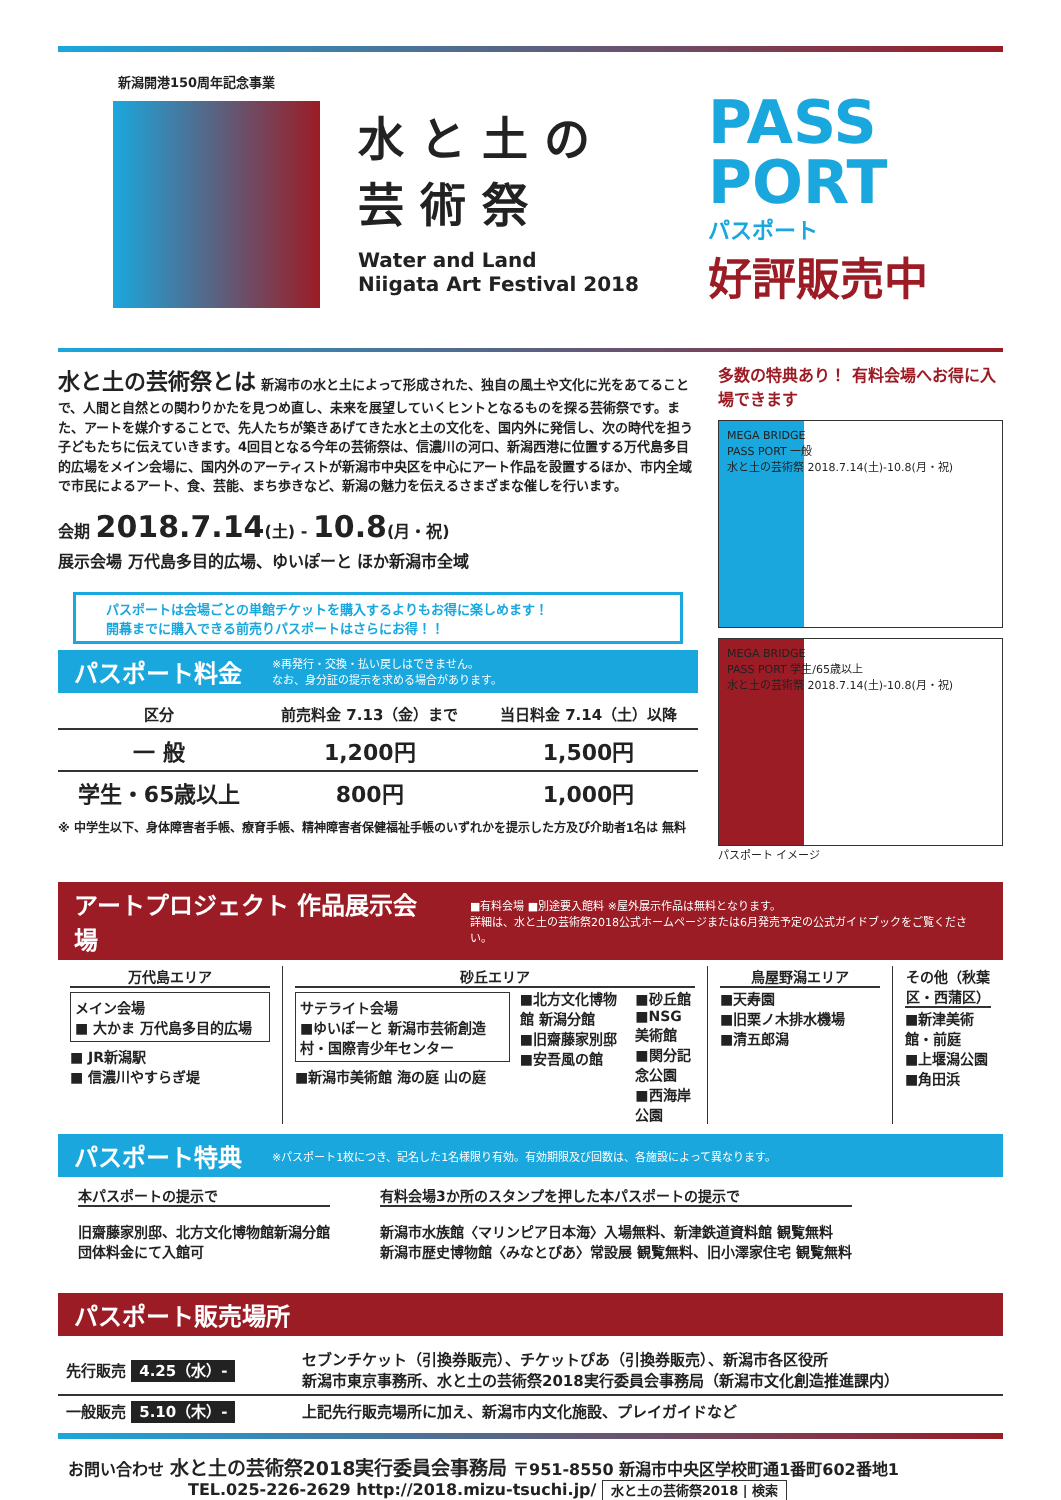新潟開港150周年記念事業
水と土の
芸術祭
Water and Land
Niigata Art Festival 2018
PASS
PORT
パスポート
好評販売中
水と土の芸術祭とは 新潟市の水と土によって形成された、独自の風土や文化に光をあてることで、人間と自然との関わりかたを見つめ直し、未来を展望していくヒントとなるものを探る芸術祭です。また、アートを媒介することで、先人たちが築きあげてきた水と土の文化を、国内外に発信し、次の時代を担う子どもたちに伝えていきます。4回目となる今年の芸術祭は、信濃川の河口、新潟西港に位置する万代島多目的広場をメイン会場に、国内外のアーティストが新潟市中央区を中心にアート作品を設置するほか、市内全域で市民によるアート、食、芸能、まち歩きなど、新潟の魅力を伝えるさまざまな催しを行います。
会期 2018.7.14(土) - 10.8(月・祝)
展示会場 万代島多目的広場、ゆいぽーと ほか新潟市全域
パスポートは会場ごとの単館チケットを購入するよりもお得に楽しめます！
開幕までに購入できる前売りパスポートはさらにお得！！
パスポート料金
※再発行・交換・払い戻しはできません。
なお、身分証の提示を求める場合があります。
| 区分 | 前売料金 7.13（金）まで | 当日料金 7.14（土）以降 |
| --- | --- | --- |
| 一 般 | 1,200円 | 1,500円 |
| 学生・65歳以上 | 800円 | 1,000円 |
※ 中学生以下、身体障害者手帳、療育手帳、精神障害者保健福祉手帳のいずれかを提示した方及び介助者1名は 無料
多数の特典あり！ 有料会場へお得に入場できます
MEGA BRIDGE
PASS PORT 一般
水と土の芸術祭 2018.7.14(土)-10.8(月・祝)
MEGA BRIDGE
PASS PORT 学生/65歳以上
水と土の芸術祭 2018.7.14(土)-10.8(月・祝)
パスポート イメージ
アートプロジェクト 作品展示会場
■有料会場 ■別途要入館料 ※屋外展示作品は無料となります。
詳細は、水と土の芸術祭2018公式ホームページまたは6月発売予定の公式ガイドブックをご覧ください。
万代島エリア
メイン会場
■ 大かま 万代島多目的広場
■ JR新潟駅
■ 信濃川やすらぎ堤
砂丘エリア
サテライト会場
■ゆいぽーと 新潟市芸術創造村・国際青少年センター
■新潟市美術館 海の庭 山の庭
■北方文化博物館 新潟分館
■旧齋藤家別邸
■安吾風の館
■砂丘館
■NSG美術館
■関分記念公園
■西海岸公園
鳥屋野潟エリア
■天寿園
■旧栗ノ木排水機場
■清五郎潟
その他（秋葉区・西蒲区）
■新津美術館・前庭
■上堰潟公園
■角田浜
パスポート特典
※パスポート1枚につき、記名した1名様限り有効。有効期限及び回数は、各施設によって異なります。
本パスポートの提示で
旧齋藤家別邸、北方文化博物館新潟分館
団体料金にて入館可
有料会場3か所のスタンプを押した本パスポートの提示で
新潟市水族館〈マリンピア日本海〉入場無料、新津鉄道資料館 観覧無料
新潟市歴史博物館〈みなとぴあ〉常設展 観覧無料、旧小澤家住宅 観覧無料
パスポート販売場所
| 先行販売 4.25（水）- | セブンチケット（引換券販売）、チケットぴあ（引換券販売）、新潟市各区役所 新潟市東京事務所、水と土の芸術祭2018実行委員会事務局（新潟市文化創造推進課内） |
| 一般販売 5.10（木）- | 上記先行販売場所に加え、新潟市内文化施設、プレイガイドなど |
お問い合わせ 水と土の芸術祭2018実行委員会事務局 〒951-8550 新潟市中央区学校町通1番町602番地1
TEL.025-226-2629 http://2018.mizu-tsuchi.jp/ 水と土の芸術祭2018 | 検索